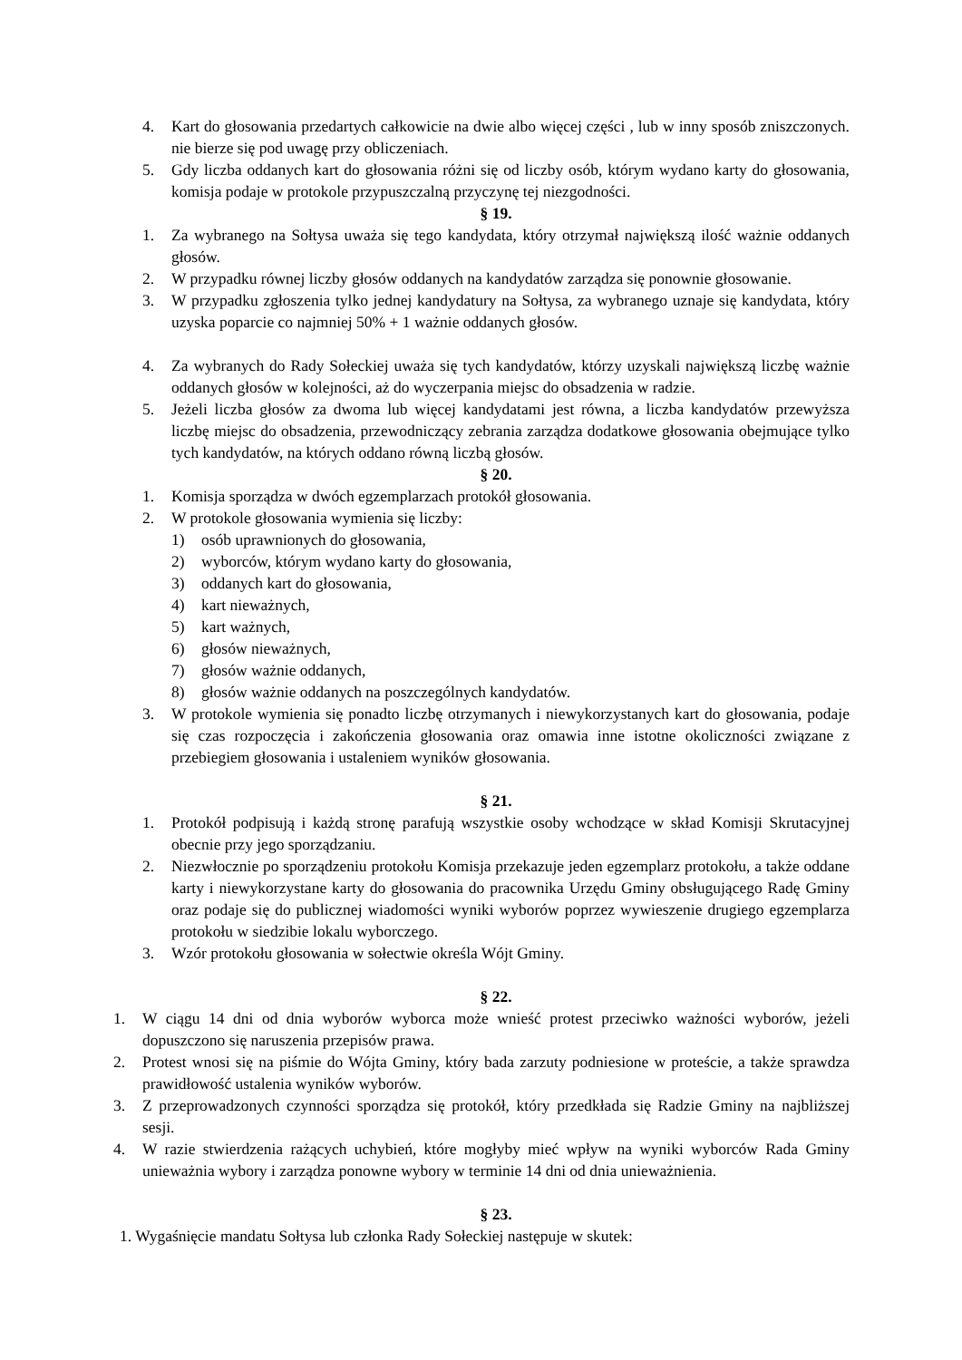4. Kart do głosowania przedartych całkowicie na dwie albo więcej części , lub w inny sposób zniszczonych. nie bierze się pod uwagę przy obliczeniach.
5. Gdy liczba oddanych kart do głosowania różni się od liczby osób, którym wydano karty do głosowania, komisja podaje w protokole przypuszczalną przyczynę tej niezgodności.
§ 19.
1. Za wybranego na Sołtysa uważa się tego kandydata, który otrzymał największą ilość ważnie oddanych głosów.
2. W przypadku równej liczby głosów oddanych na kandydatów zarządza się ponownie głosowanie.
3. W przypadku zgłoszenia tylko jednej kandydatury na Sołtysa, za wybranego uznaje się kandydata, który uzyska poparcie co najmniej 50% + 1 ważnie oddanych głosów.
4. Za wybranych do Rady Sołeckiej uważa się tych kandydatów, którzy uzyskali największą liczbę ważnie oddanych głosów w kolejności, aż do wyczerpania miejsc do obsadzenia w radzie.
5. Jeżeli liczba głosów za dwoma lub więcej kandydatami jest równa, a liczba kandydatów przewyższa liczbę miejsc do obsadzenia, przewodniczący zebrania zarządza dodatkowe głosowania obejmujące tylko tych kandydatów, na których oddano równą liczbą głosów.
§ 20.
1. Komisja sporządza w dwóch egzemplarzach protokół głosowania.
2. W protokole głosowania wymienia się liczby:
1) osób uprawnionych do głosowania,
2) wyborców, którym wydano karty do głosowania,
3) oddanych kart do głosowania,
4) kart nieważnych,
5) kart ważnych,
6) głosów nieważnych,
7) głosów ważnie oddanych,
8) głosów ważnie oddanych na poszczególnych kandydatów.
3. W protokole wymienia się ponadto liczbę otrzymanych i niewykorzystanych kart do głosowania, podaje się czas rozpoczęcia i zakończenia głosowania oraz omawia inne istotne okoliczności związane z przebiegiem głosowania i ustaleniem wyników głosowania.
§ 21.
1. Protokół podpisują i każdą stronę parafują wszystkie osoby wchodzące w skład Komisji Skrutacyjnej obecnie przy jego sporządzaniu.
2. Niezwłocznie po sporządzeniu protokołu Komisja przekazuje jeden egzemplarz protokołu, a także oddane karty i niewykorzystane karty do głosowania do pracownika Urzędu Gminy obsługującego Radę Gminy oraz podaje się do publicznej wiadomości wyniki wyborów poprzez wywieszenie drugiego egzemplarza protokołu w siedzibie lokalu wyborczego.
3. Wzór protokołu głosowania w sołectwie określa Wójt Gminy.
§ 22.
1. W ciągu 14 dni od dnia wyborów wyborca może wnieść protest przeciwko ważności wyborów, jeżeli dopuszczono się naruszenia przepisów prawa.
2. Protest wnosi się na piśmie do Wójta Gminy, który bada zarzuty podniesione w proteście, a także sprawdza prawidłowość ustalenia wyników wyborów.
3. Z przeprowadzonych czynności sporządza się protokół, który przedkłada się Radzie Gminy na najbliższej sesji.
4. W razie stwierdzenia rażących uchybień, które mogłyby mieć wpływ na wyniki wyborców Rada Gminy unieważnia wybory i zarządza ponowne wybory w terminie 14 dni od dnia unieważnienia.
§ 23.
1. Wygaśnięcie mandatu Sołtysa lub członka Rady Sołeckiej następuje w skutek: